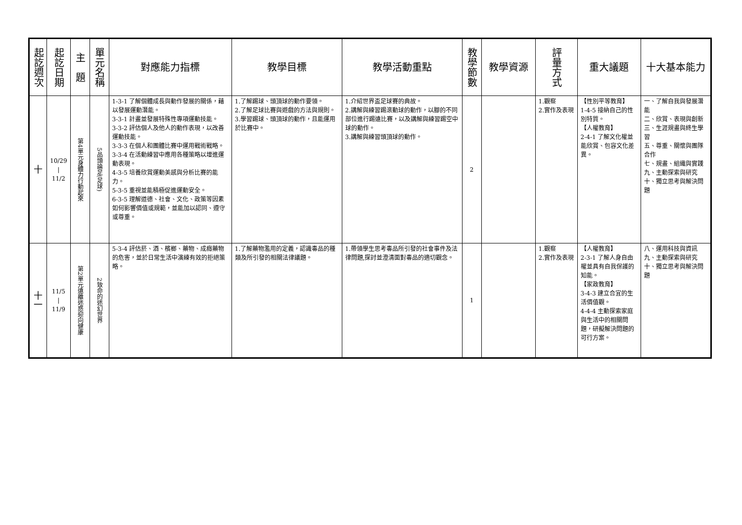| 起訖週次 | 起訖日期 | 主 題 | 單元名稱 | 對應能力指標 | 教學目標 | 教學活動重點 | 教學節數 | 教學資源 | 評量方式 | 重大議題 | 十大基本能力 |
| --- | --- | --- | --- | --- | --- | --- | --- | --- | --- | --- | --- |
| 十 | 10/29 / 11/2 | 第4單元身體力行動起來 | 5品頭論足(足球) | 1-3-1 了解個體成長與動作發展的關係，藉以發展運動潛能。 3-3-1 計畫並發展特殊性專項運動技能。 3-3-2 評估個人及他人的動作表現，以改善運動技能。 3-3-3 在個人和團體比賽中運用戰術戰略。 3-3-4 在活動練習中應用各種策略以增進運動表現。 4-3-5 培養欣賞運動美感與分析比賽的能力。 5-3-5 重視並能積極促進運動安全。 6-3-5 理解道德、社會、文化、政策等因素如何影響價值或規範，並能加以認同、遵守或尊重。 | 1.了解踢球、頭頂球的動作要領。 2.了解足球比賽與遊戲的方法與規則。 3.學習踢球、頭頂球的動作，且能運用於比賽中。 | 1.介紹世界盃足球賽的典故。 2.講解與練習踢滾動球的動作，以腳的不同部位進行踢遠比賽，以及講解與練習踢空中球的動作。 3.講解與練習頭頂球的動作。 | 2 | | 1.觀察 2.實作及表現 | 【性別平等教育】 1-4-5 接納自己的性別特質。 【人權教育】 2-4-1 了解文化權並能欣賞、包容文化差異。 | 一、了解自我與發展潛能 二、欣賞、表現與創新 三、生涯規畫與終生學習 五、尊重、關懷與團隊合作 七、規畫、組織與實踐 九、主動探索與研究 十、獨立思考與解決問題 |
| 十一 | 11/5 / 11/9 | 第2單元遠離迷惑迎向健康 | 2致命的迷幻世界 | 5-3-4 評估菸、酒、檳榔、藥物、成癮藥物的危害，並於日常生活中演練有效的拒絕策略。 | 1.了解藥物濫用的定義，認識毒品的種類及所引發的相關法律議題。 | 1.帶領學生思考毒品所引發的社會事件及法律問題,探討並澄清面對毒品的適切觀念。 | 1 | | 1.觀察 2.實作及表現 | 【人權教育】 2-3-1 了解人身自由權並具有自我保護的知能。 【家政教育】 3-4-3 建立合宜的生活價值觀。 4-4-4 主動探索家庭與生活中的相關問題，研擬解決問題的可行方案。 | 八、運用科技與資訊 九、主動探索與研究 十、獨立思考與解決問題 |